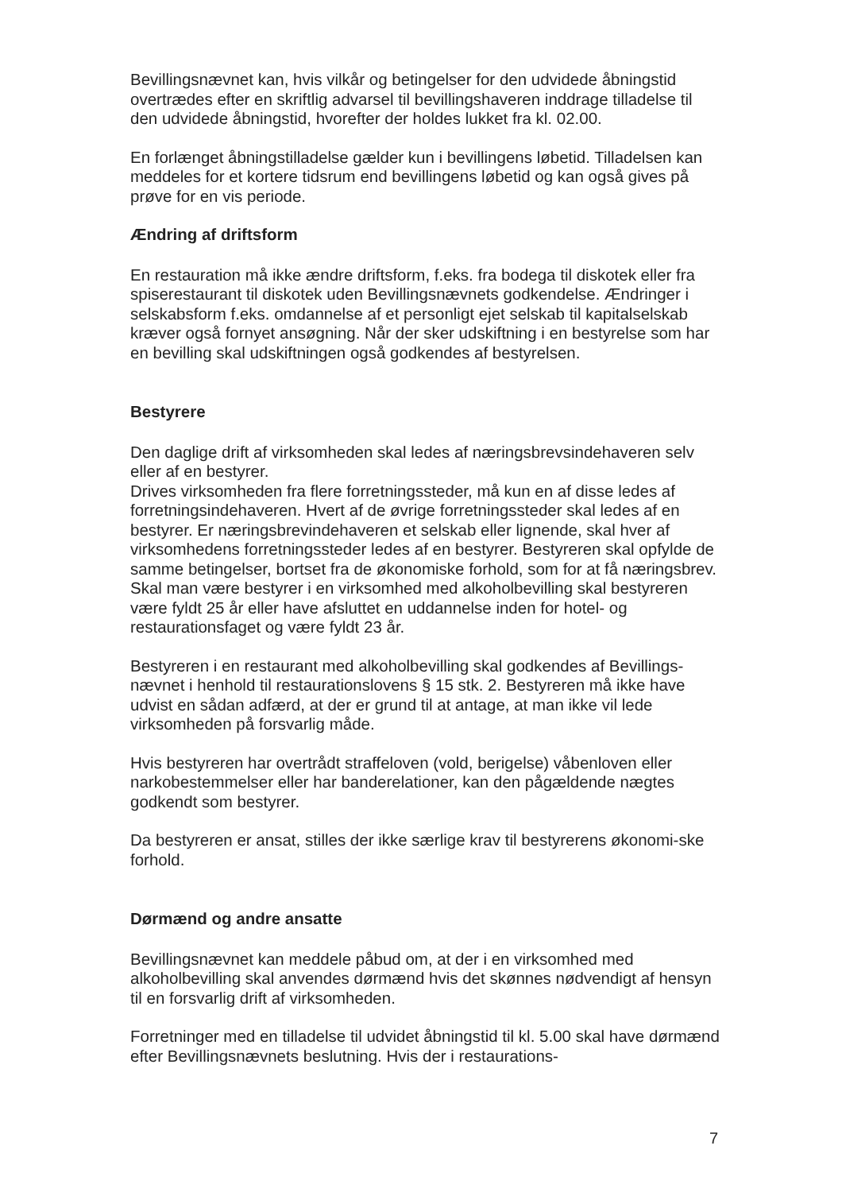Bevillingsnævnet kan, hvis vilkår og betingelser for den udvidede åbningstid overtrædes efter en skriftlig advarsel til bevillingshaveren inddrage tilladelse til den udvidede åbningstid, hvorefter der holdes lukket fra kl. 02.00.
En forlænget åbningstilladelse gælder kun i bevillingens løbetid. Tilladelsen kan meddeles for et kortere tidsrum end bevillingens løbetid og kan også gives på prøve for en vis periode.
Ændring af driftsform
En restauration må ikke ændre driftsform, f.eks. fra bodega til diskotek eller fra spiserestaurant til diskotek uden Bevillingsnævnets godkendelse. Ændringer i selskabsform f.eks. omdannelse af et personligt ejet selskab til kapitalselskab kræver også fornyet ansøgning. Når der sker udskiftning i en bestyrelse som har en bevilling skal udskiftningen også godkendes af bestyrelsen.
Bestyrere
Den daglige drift af virksomheden skal ledes af næringsbrevsindehaveren selv eller af en bestyrer.
Drives virksomheden fra flere forretningssteder, må kun en af disse ledes af forretningsindehaveren. Hvert af de øvrige forretningssteder skal ledes af en bestyrer. Er næringsbrevindehaveren et selskab eller lignende, skal hver af virksomhedens forretningssteder ledes af en bestyrer. Bestyreren skal opfylde de samme betingelser, bortset fra de økonomiske forhold, som for at få næringsbrev. Skal man være bestyrer i en virksomhed med alkoholbevilling skal bestyreren være fyldt 25 år eller have afsluttet en uddannelse inden for hotel- og restaurationsfaget og være fyldt 23 år.
Bestyreren i en restaurant med alkoholbevilling skal godkendes af Bevillings-nævnet i henhold til restaurationslovens § 15 stk. 2. Bestyreren må ikke have udvist en sådan adfærd, at der er grund til at antage, at man ikke vil lede virksomheden på forsvarlig måde.
Hvis bestyreren har overtrådt straffeloven (vold, berigelse) våbenloven eller narkobestemmelser eller har banderelationer, kan den pågældende nægtes godkendt som bestyrer.
Da bestyreren er ansat, stilles der ikke særlige krav til bestyrerens økonomi-ske forhold.
Dørmænd og andre ansatte
Bevillingsnævnet kan meddele påbud om, at der i en virksomhed med alkoholbevilling skal anvendes dørmænd hvis det skønnes nødvendigt af hensyn til en forsvarlig drift af virksomheden.
Forretninger med en tilladelse til udvidet åbningstid til kl. 5.00 skal have dørmænd efter Bevillingsnævnets beslutning. Hvis der i restaurations-
7